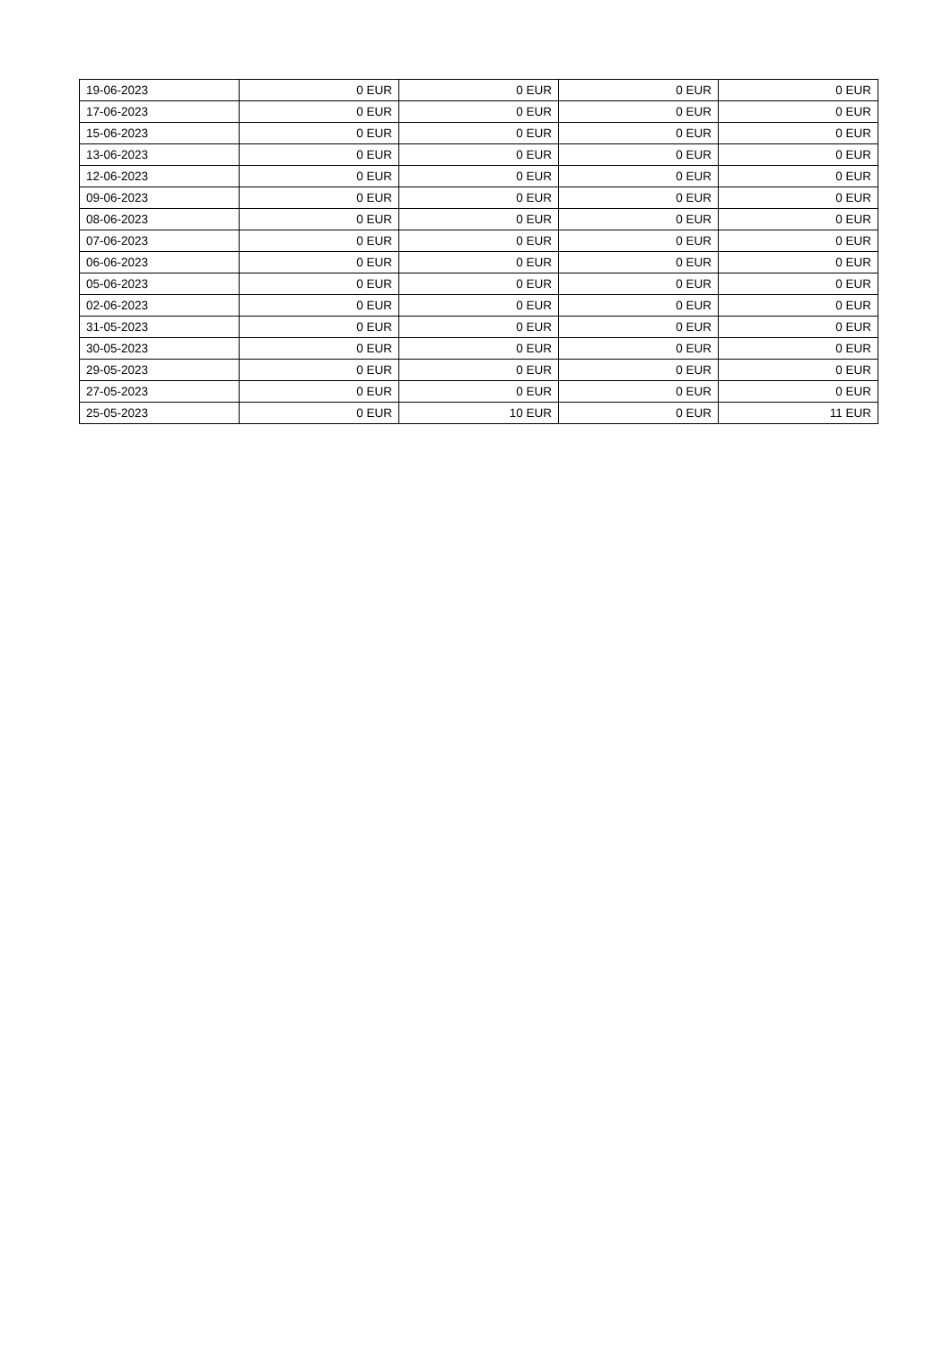| 19-06-2023 | 0 EUR | 0 EUR | 0 EUR | 0 EUR |
| 17-06-2023 | 0 EUR | 0 EUR | 0 EUR | 0 EUR |
| 15-06-2023 | 0 EUR | 0 EUR | 0 EUR | 0 EUR |
| 13-06-2023 | 0 EUR | 0 EUR | 0 EUR | 0 EUR |
| 12-06-2023 | 0 EUR | 0 EUR | 0 EUR | 0 EUR |
| 09-06-2023 | 0 EUR | 0 EUR | 0 EUR | 0 EUR |
| 08-06-2023 | 0 EUR | 0 EUR | 0 EUR | 0 EUR |
| 07-06-2023 | 0 EUR | 0 EUR | 0 EUR | 0 EUR |
| 06-06-2023 | 0 EUR | 0 EUR | 0 EUR | 0 EUR |
| 05-06-2023 | 0 EUR | 0 EUR | 0 EUR | 0 EUR |
| 02-06-2023 | 0 EUR | 0 EUR | 0 EUR | 0 EUR |
| 31-05-2023 | 0 EUR | 0 EUR | 0 EUR | 0 EUR |
| 30-05-2023 | 0 EUR | 0 EUR | 0 EUR | 0 EUR |
| 29-05-2023 | 0 EUR | 0 EUR | 0 EUR | 0 EUR |
| 27-05-2023 | 0 EUR | 0 EUR | 0 EUR | 0 EUR |
| 25-05-2023 | 0 EUR | 10 EUR | 0 EUR | 11 EUR |